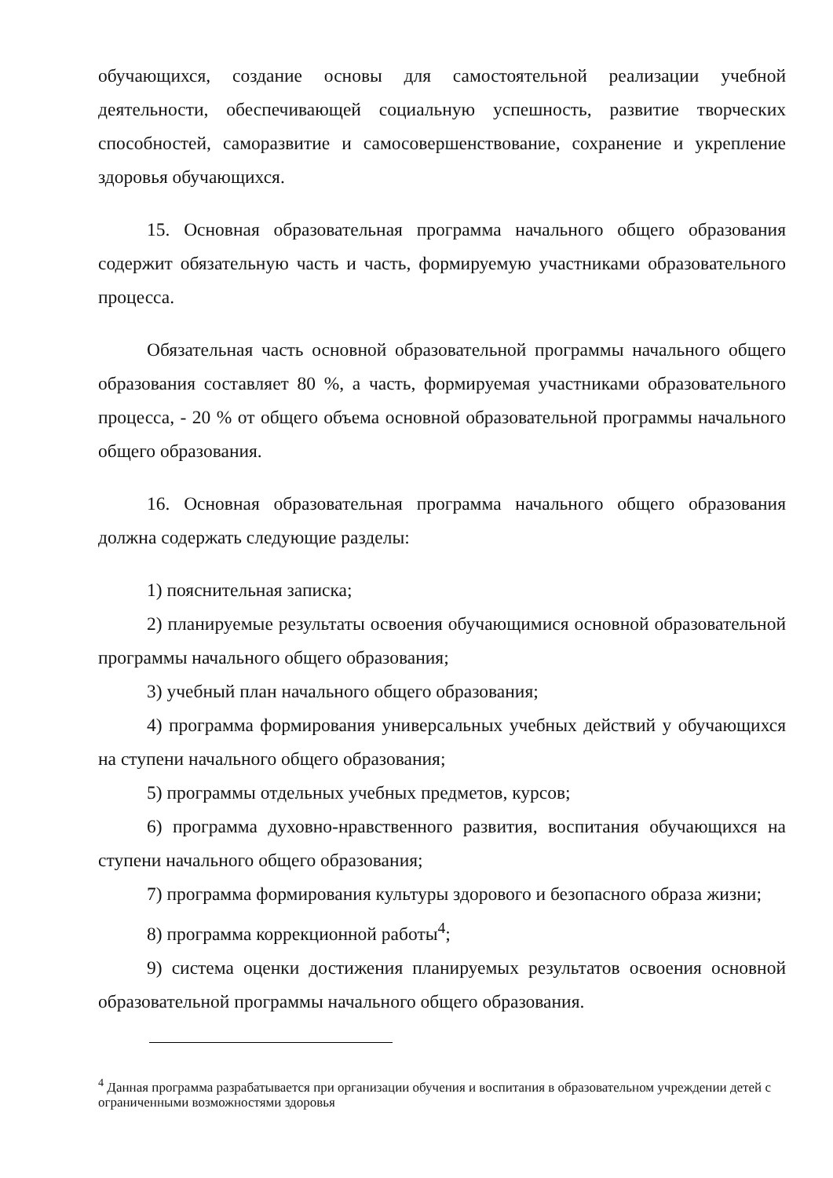обучающихся, создание основы для самостоятельной реализации учебной деятельности, обеспечивающей социальную успешность, развитие творческих способностей, саморазвитие и самосовершенствование, сохранение и укрепление здоровья обучающихся.
15. Основная образовательная программа начального общего образования содержит обязательную часть и часть, формируемую участниками образовательного процесса.
Обязательная часть основной образовательной программы начального общего образования составляет 80 %, а часть, формируемая участниками образовательного процесса, - 20 % от общего объема основной образовательной программы начального общего образования.
16. Основная образовательная программа начального общего образования должна содержать следующие разделы:
1) пояснительная записка;
2) планируемые результаты освоения обучающимися основной образовательной программы начального общего образования;
3) учебный план начального общего образования;
4) программа формирования универсальных учебных действий у обучающихся на ступени начального общего образования;
5) программы отдельных учебных предметов, курсов;
6) программа духовно-нравственного развития, воспитания обучающихся на ступени начального общего образования;
7) программа формирования культуры здорового и безопасного образа жизни;
8) программа коррекционной работы<sup>4</sup>;
9) система оценки достижения планируемых результатов освоения основной образовательной программы начального общего образования.
<sup>4</sup> Данная программа разрабатывается при организации обучения и воспитания в образовательном учреждении детей с ограниченными возможностями здоровья